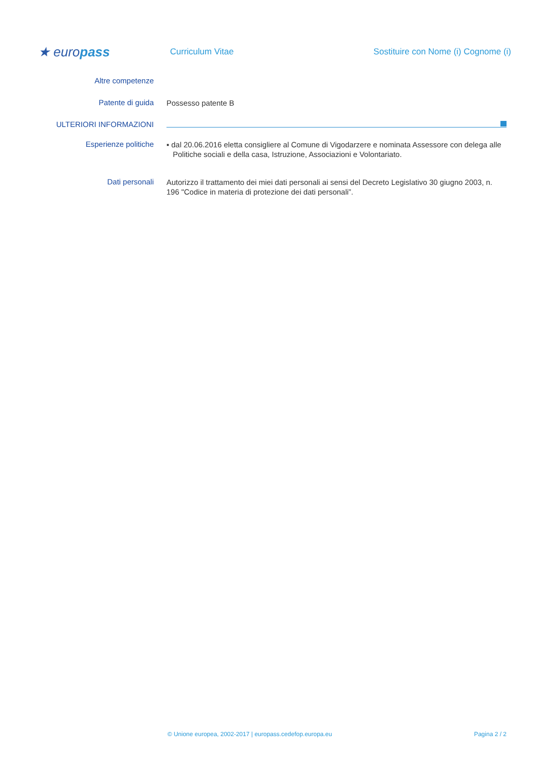★ europass
Curriculum Vitae
Sostituire con Nome (i) Cognome (i)
Altre competenze
Patente di guida
Possesso patente B
ULTERIORI INFORMAZIONI
Esperienze politiche
▪ dal 20.06.2016 eletta consigliere al Comune di Vigodarzere e nominata Assessore con delega alle
Politiche sociali e della casa, Istruzione, Associazioni e Volontariato.
Dati personali
Autorizzo il trattamento dei miei dati personali ai sensi del Decreto Legislativo 30 giugno 2003, n. 196 "Codice in materia di protezione dei dati personali”.
© Unione europea, 2002-2017 | europass.cedefop.europa.eu Pagina 2 / 2